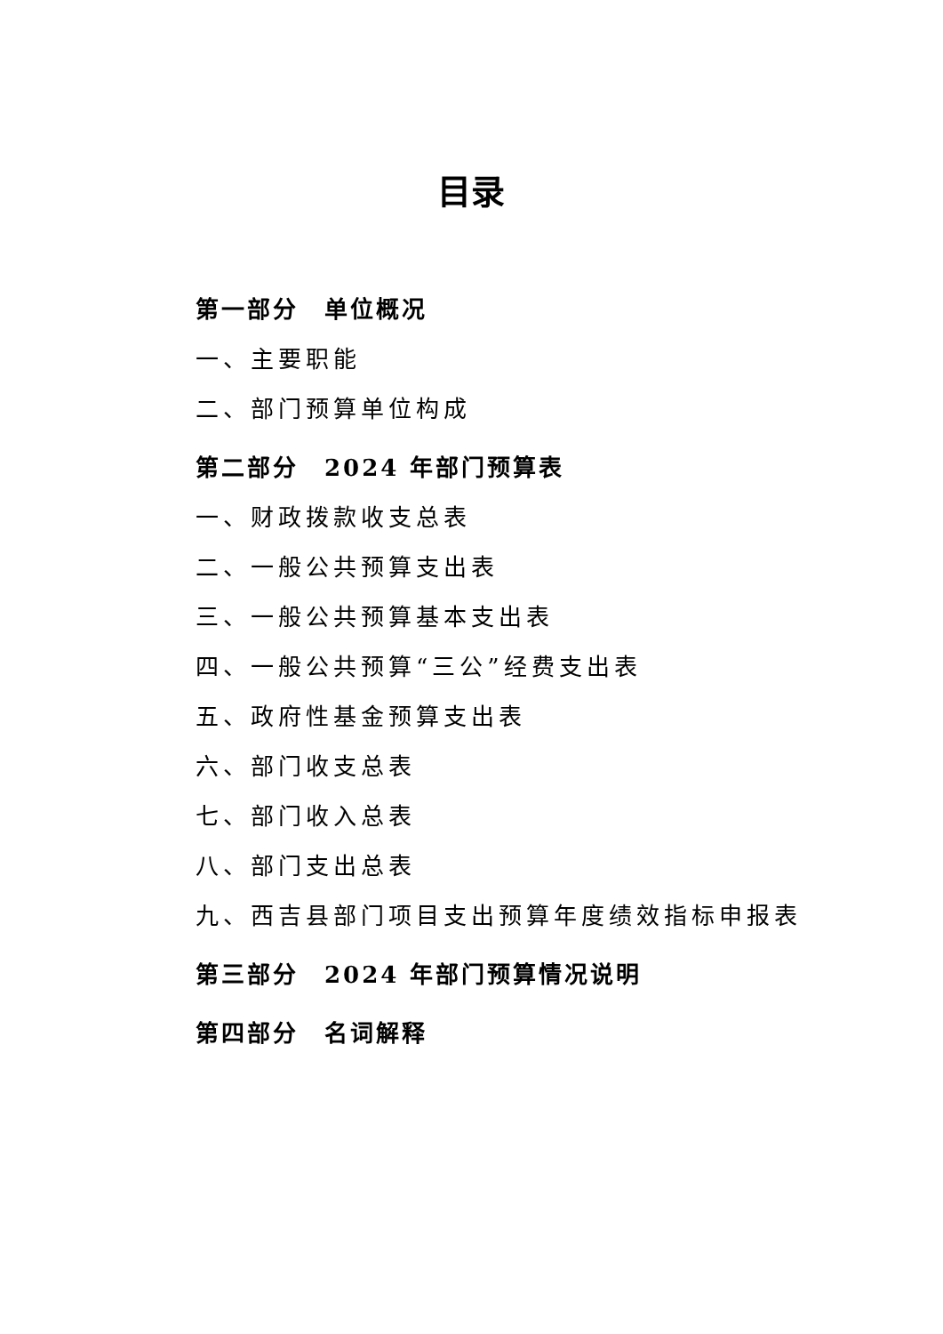目录
第一部分　单位概况
一、主要职能
二、部门预算单位构成
第二部分　2024 年部门预算表
一、财政拨款收支总表
二、一般公共预算支出表
三、一般公共预算基本支出表
四、一般公共预算“三公”经费支出表
五、政府性基金预算支出表
六、部门收支总表
七、部门收入总表
八、部门支出总表
九、西吉县部门项目支出预算年度绩效指标申报表
第三部分　2024 年部门预算情况说明
第四部分　名词解释